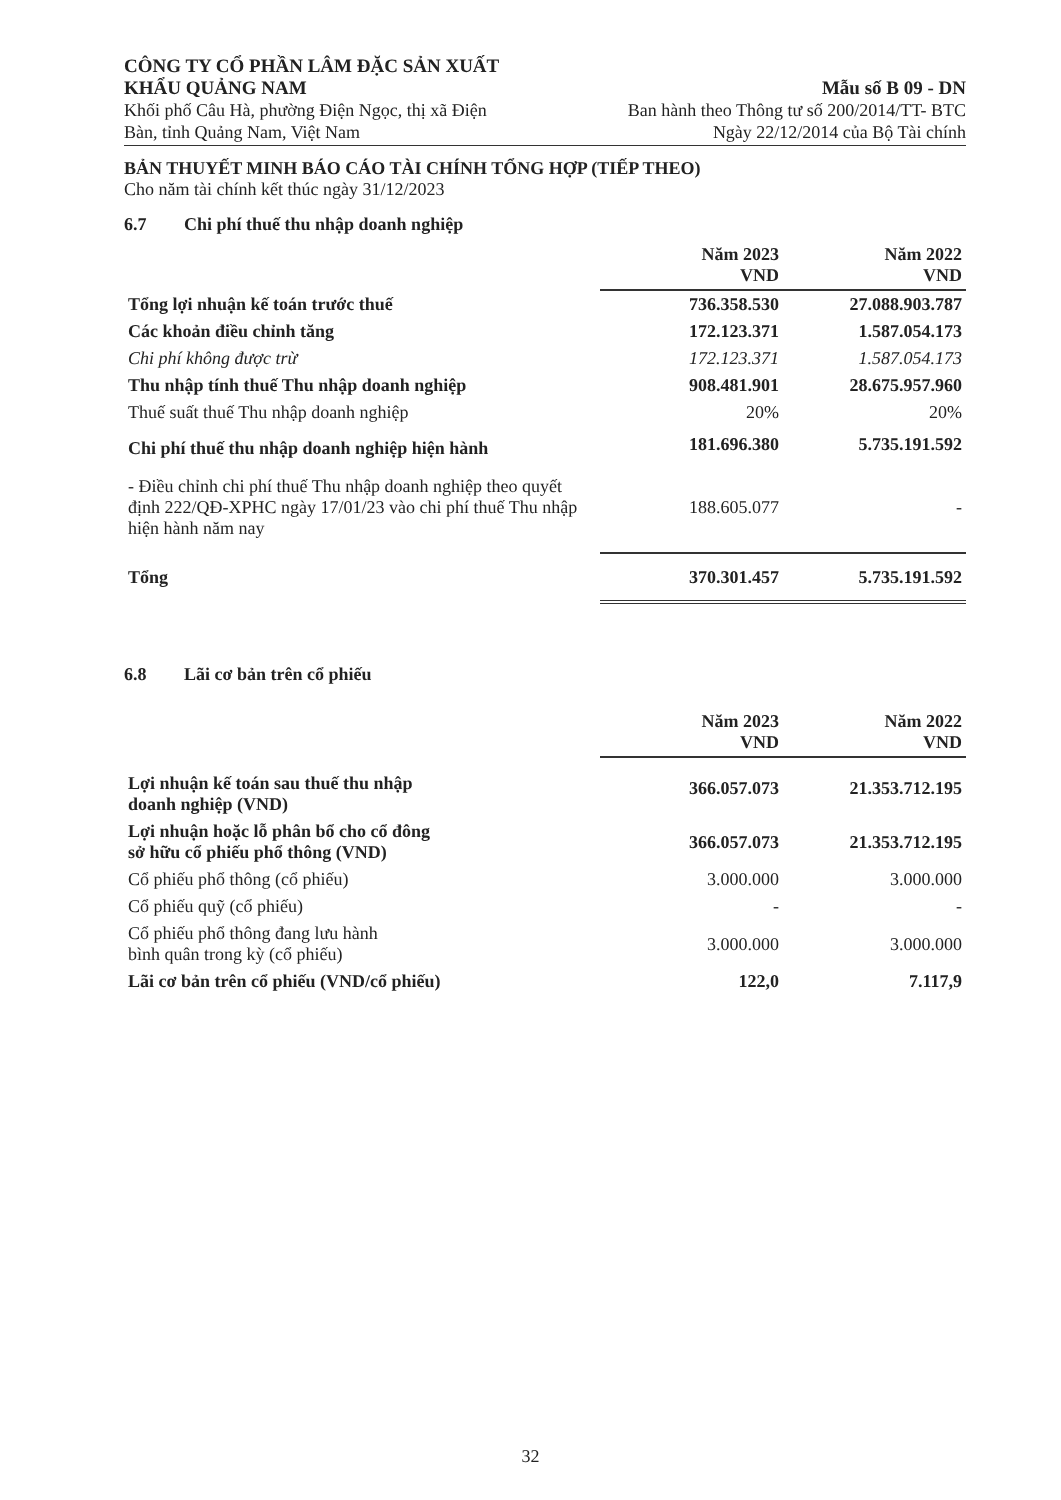CÔNG TY CỔ PHẦN LÂM ĐẶC SẢN XUẤT
KHẨU QUẢNG NAM
Khối phố Câu Hà, phường Điện Ngọc, thị xã Điện
Bàn, tỉnh Quảng Nam, Việt Nam
Mẫu số B 09 - DN
Ban hành theo Thông tư số 200/2014/TT- BTC
Ngày 22/12/2014 của Bộ Tài chính
BẢN THUYẾT MINH BÁO CÁO TÀI CHÍNH TỔNG HỢP (TIẾP THEO)
Cho năm tài chính kết thúc ngày 31/12/2023
6.7 Chi phí thuế thu nhập doanh nghiệp
| | Năm 2023 VND | Năm 2022 VND |
| Tổng lợi nhuận kế toán trước thuế | 736.358.530 | 27.088.903.787 |
| Các khoản điều chỉnh tăng | 172.123.371 | 1.587.054.173 |
| Chi phí không được trừ | 172.123.371 | 1.587.054.173 |
| Thu nhập tính thuế Thu nhập doanh nghiệp | 908.481.901 | 28.675.957.960 |
| Thuế suất thuế Thu nhập doanh nghiệp | 20% | 20% |
| Chi phí thuế thu nhập doanh nghiệp hiện hành | 181.696.380 | 5.735.191.592 |
| - Điều chỉnh chi phí thuế Thu nhập doanh nghiệp theo quyết định 222/QĐ-XPHC ngày 17/01/23 vào chi phí thuế Thu nhập hiện hành năm nay | 188.605.077 | - |
| Tổng | 370.301.457 | 5.735.191.592 |
6.8 Lãi cơ bản trên cổ phiếu
| | Năm 2023 VND | Năm 2022 VND |
| Lợi nhuận kế toán sau thuế thu nhập doanh nghiệp (VND) | 366.057.073 | 21.353.712.195 |
| Lợi nhuận hoặc lỗ phân bổ cho cổ đông sở hữu cổ phiếu phổ thông (VND) | 366.057.073 | 21.353.712.195 |
| Cổ phiếu phổ thông (cổ phiếu) | 3.000.000 | 3.000.000 |
| Cổ phiếu quỹ (cổ phiếu) | - | - |
| Cổ phiếu phổ thông đang lưu hành bình quân trong kỳ (cổ phiếu) | 3.000.000 | 3.000.000 |
| Lãi cơ bản trên cổ phiếu (VND/cổ phiếu) | 122,0 | 7.117,9 |
32